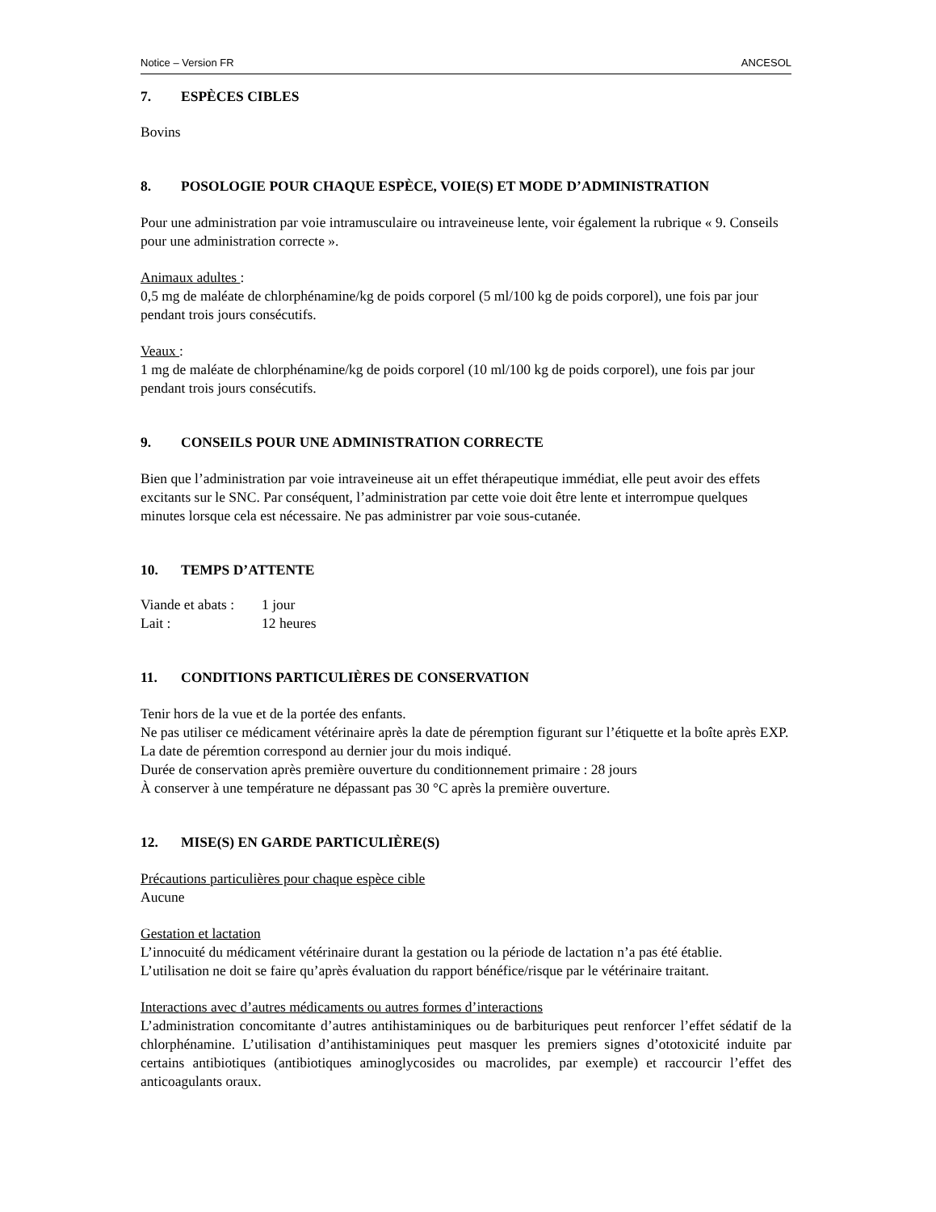Notice – Version FR ANCESOL
7. ESPÈCES CIBLES
Bovins
8. POSOLOGIE POUR CHAQUE ESPÈCE, VOIE(S) ET MODE D’ADMINISTRATION
Pour une administration par voie intramusculaire ou intraveineuse lente, voir également la rubrique « 9. Conseils pour une administration correcte ».
Animaux adultes :
0,5 mg de maléate de chlorphénamine/kg de poids corporel (5 ml/100 kg de poids corporel), une fois par jour pendant trois jours consécutifs.
Veaux :
1 mg de maléate de chlorphénamine/kg de poids corporel (10 ml/100 kg de poids corporel), une fois par jour pendant trois jours consécutifs.
9. CONSEILS POUR UNE ADMINISTRATION CORRECTE
Bien que l’administration par voie intraveineuse ait un effet thérapeutique immédiat, elle peut avoir des effets excitants sur le SNC. Par conséquent, l’administration par cette voie doit être lente et interrompue quelques minutes lorsque cela est nécessaire. Ne pas administrer par voie sous-cutanée.
10. TEMPS D’ATTENTE
| Viande et abats : | 1 jour |
| Lait : | 12 heures |
11. CONDITIONS PARTICULIÈRES DE CONSERVATION
Tenir hors de la vue et de la portée des enfants.
Ne pas utiliser ce médicament vétérinaire après la date de péremption figurant sur l’étiquette et la boîte après EXP. La date de péremtion correspond au dernier jour du mois indiqué.
Durée de conservation après première ouverture du conditionnement primaire : 28 jours
À conserver à une température ne dépassant pas 30 °C après la première ouverture.
12. MISE(S) EN GARDE PARTICULIÈRE(S)
Précautions particulières pour chaque espèce cible
Aucune
Gestation et lactation
L’innocuité du médicament vétérinaire durant la gestation ou la période de lactation n’a pas été établie. L’utilisation ne doit se faire qu’après évaluation du rapport bénéfice/risque par le vétérinaire traitant.
Interactions avec d’autres médicaments ou autres formes d’interactions
L’administration concomitante d’autres antihistaminiques ou de barbituriques peut renforcer l’effet sédatif de la chlorphénamine. L’utilisation d’antihistaminiques peut masquer les premiers signes d’ototoxicité induite par certains antibiotiques (antibiotiques aminoglycosides ou macrolides, par exemple) et raccourcir l’effet des anticoagulants oraux.